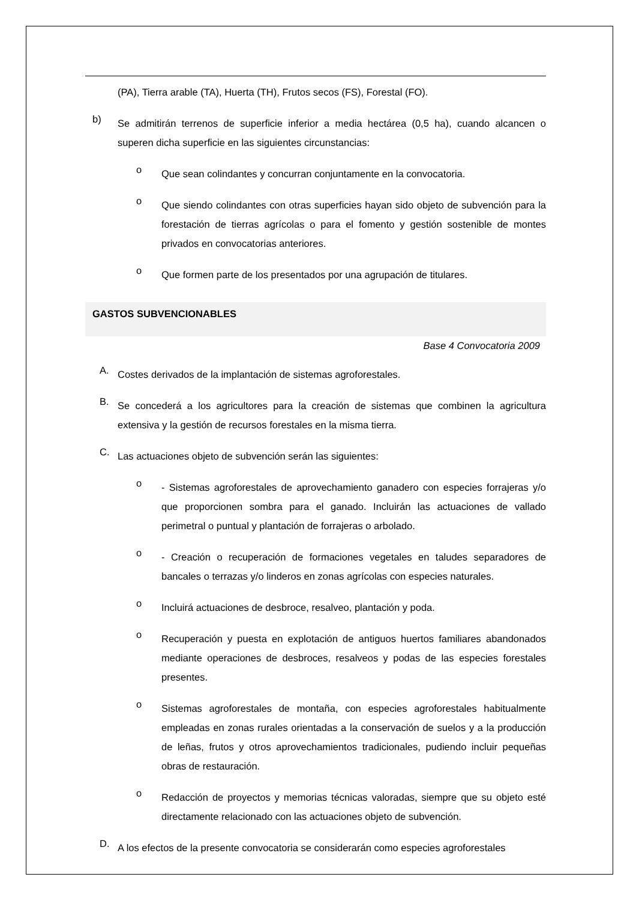(PA), Tierra arable (TA), Huerta (TH), Frutos secos (FS), Forestal (FO).
b)
Se admitirán terrenos de superficie inferior a media hectárea (0,5 ha), cuando alcancen o superen dicha superficie en las siguientes circunstancias:
o
Que sean colindantes y concurran conjuntamente en la convocatoria.
o
Que siendo colindantes con otras superficies hayan sido objeto de subvención para la forestación de tierras agrícolas o para el fomento y gestión sostenible de montes privados en convocatorias anteriores.
o
Que formen parte de los presentados por una agrupación de titulares.
GASTOS SUBVENCIONABLES
Base 4 Convocatoria 2009
A.
Costes derivados de la implantación de sistemas agroforestales.
B.
Se concederá a los agricultores para la creación de sistemas que combinen la agricultura extensiva y la gestión de recursos forestales en la misma tierra.
C.
Las actuaciones objeto de subvención serán las siguientes:
o
- Sistemas agroforestales de aprovechamiento ganadero con especies forrajeras y/o que proporcionen sombra para el ganado. Incluirán las actuaciones de vallado perimetral o puntual y plantación de forrajeras o arbolado.
o
- Creación o recuperación de formaciones vegetales en taludes separadores de bancales o terrazas y/o linderos en zonas agrícolas con especies naturales.
o
Incluirá actuaciones de desbroce, resalveo, plantación y poda.
o
Recuperación y puesta en explotación de antiguos huertos familiares abandonados mediante operaciones de desbroces, resalveos y podas de las especies forestales presentes.
o
Sistemas agroforestales de montaña, con especies agroforestales habitualmente empleadas en zonas rurales orientadas a la conservación de suelos y a la producción de leñas, frutos y otros aprovechamientos tradicionales, pudiendo incluir pequeñas obras de restauración.
o
Redacción de proyectos y memorias técnicas valoradas, siempre que su objeto esté directamente relacionado con las actuaciones objeto de subvención.
D.
A los efectos de la presente convocatoria se considerarán como especies agroforestales